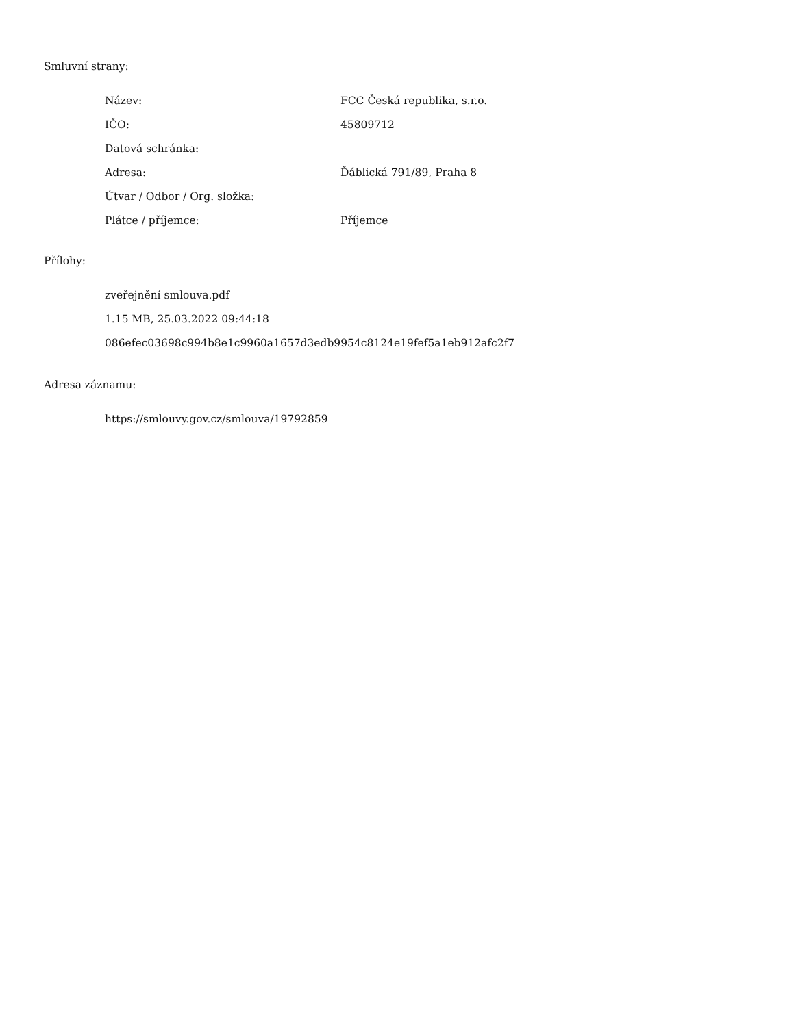Smluvní strany:
| Název: | FCC Česká republika, s.r.o. |
| IČO: | 45809712 |
| Datová schránka: | |
| Adresa: | Ďáblická 791/89, Praha 8 |
| Útvar / Odbor / Org. složka: | |
| Plátce / příjemce: | Příjemce |
Přílohy:
zveřejnění smlouva.pdf
1.15 MB, 25.03.2022 09:44:18
086efec03698c994b8e1c9960a1657d3edb9954c8124e19fef5a1eb912afc2f7
Adresa záznamu:
https://smlouvy.gov.cz/smlouva/19792859